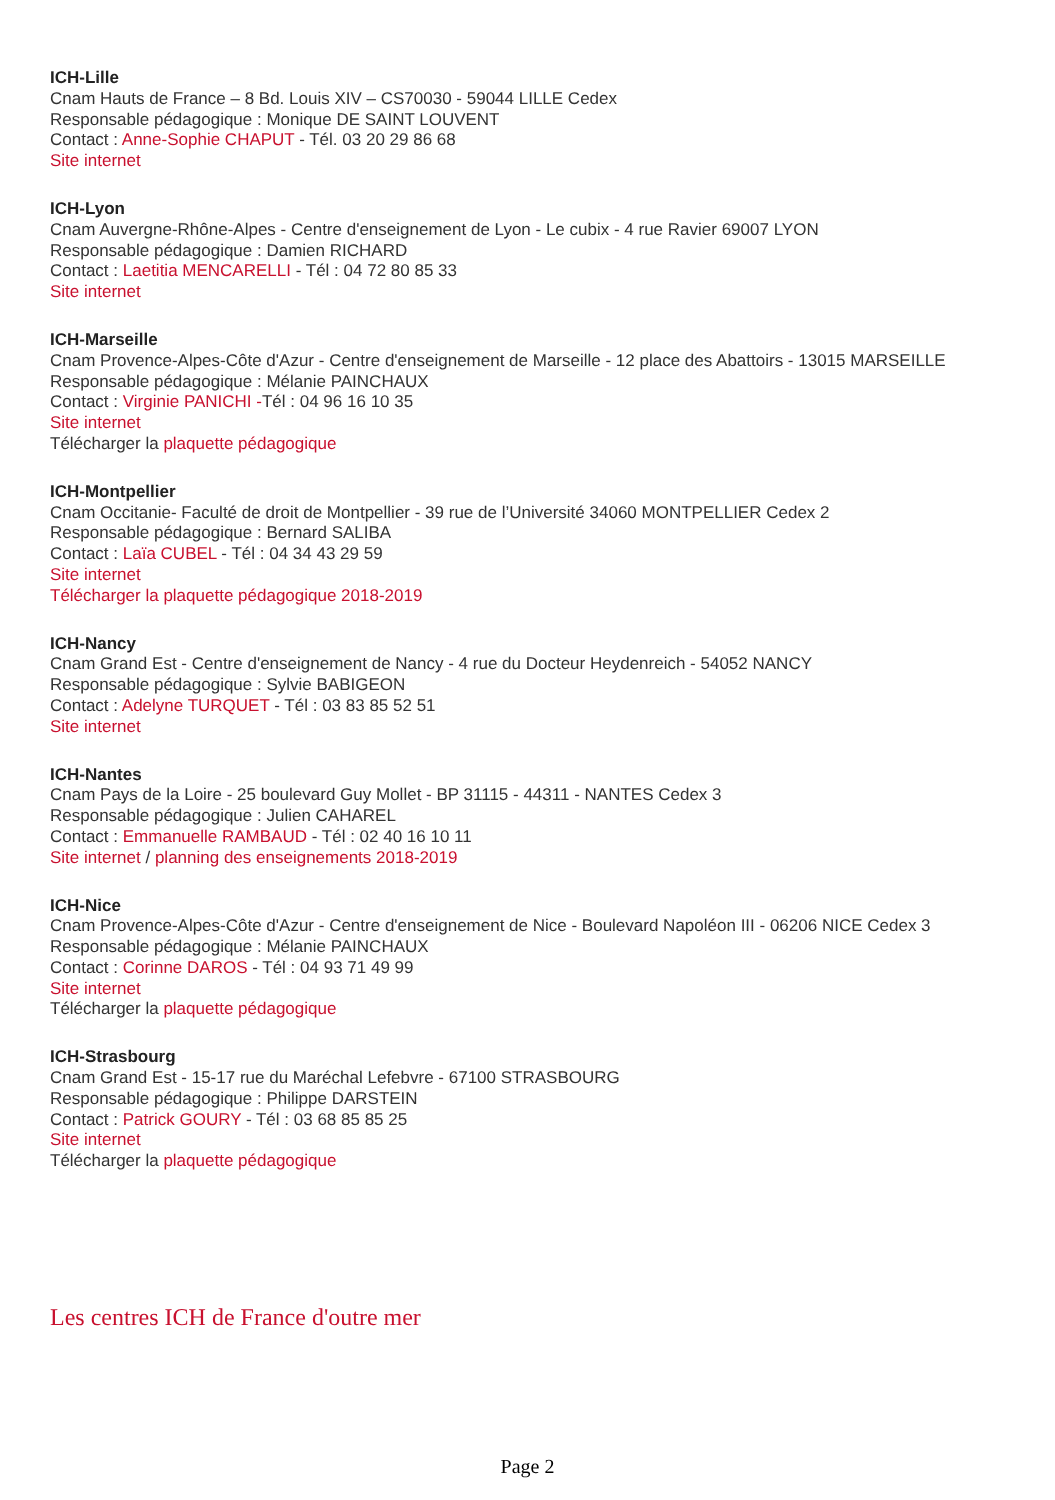ICH-Lille
Cnam Hauts de France – 8 Bd. Louis XIV – CS70030 - 59044 LILLE Cedex
Responsable pédagogique : Monique DE SAINT LOUVENT
Contact : Anne-Sophie CHAPUT - Tél. 03 20 29 86 68
Site internet
ICH-Lyon
Cnam Auvergne-Rhône-Alpes - Centre d'enseignement de Lyon - Le cubix - 4 rue Ravier 69007 LYON
Responsable pédagogique : Damien RICHARD
Contact : Laetitia MENCARELLI - Tél : 04 72 80 85 33
Site internet
ICH-Marseille
Cnam Provence-Alpes-Côte d'Azur - Centre d'enseignement de Marseille - 12 place des Abattoirs - 13015 MARSEILLE
Responsable pédagogique : Mélanie PAINCHAUX
Contact : Virginie PANICHI -Tél : 04 96 16 10 35
Site internet
Télécharger la plaquette pédagogique
ICH-Montpellier
Cnam Occitanie- Faculté de droit de Montpellier - 39 rue de l’Université 34060 MONTPELLIER Cedex 2
Responsable pédagogique : Bernard SALIBA
Contact : Laïa CUBEL - Tél : 04 34 43 29 59
Site internet
Télécharger la plaquette pédagogique 2018-2019
ICH-Nancy
Cnam Grand Est - Centre d'enseignement de Nancy - 4 rue du Docteur Heydenreich - 54052 NANCY
Responsable pédagogique : Sylvie BABIGEON
Contact : Adelyne TURQUET - Tél : 03 83 85 52 51
Site internet
ICH-Nantes
Cnam Pays de la Loire - 25 boulevard Guy Mollet - BP 31115 - 44311 - NANTES Cedex 3
Responsable pédagogique : Julien CAHAREL
Contact : Emmanuelle RAMBAUD - Tél : 02 40 16 10 11
Site internet / planning des enseignements 2018-2019
ICH-Nice
Cnam Provence-Alpes-Côte d'Azur - Centre d'enseignement de Nice - Boulevard Napoléon III - 06206 NICE Cedex 3
Responsable pédagogique : Mélanie PAINCHAUX
Contact : Corinne DAROS - Tél : 04 93 71 49 99
Site internet
Télécharger la plaquette pédagogique
ICH-Strasbourg
Cnam Grand Est - 15-17 rue du Maréchal Lefebvre - 67100 STRASBOURG
Responsable pédagogique : Philippe DARSTEIN
Contact : Patrick GOURY - Tél : 03 68 85 85 25
Site internet
Télécharger la plaquette pédagogique
Les centres ICH de France d'outre mer
Page 2